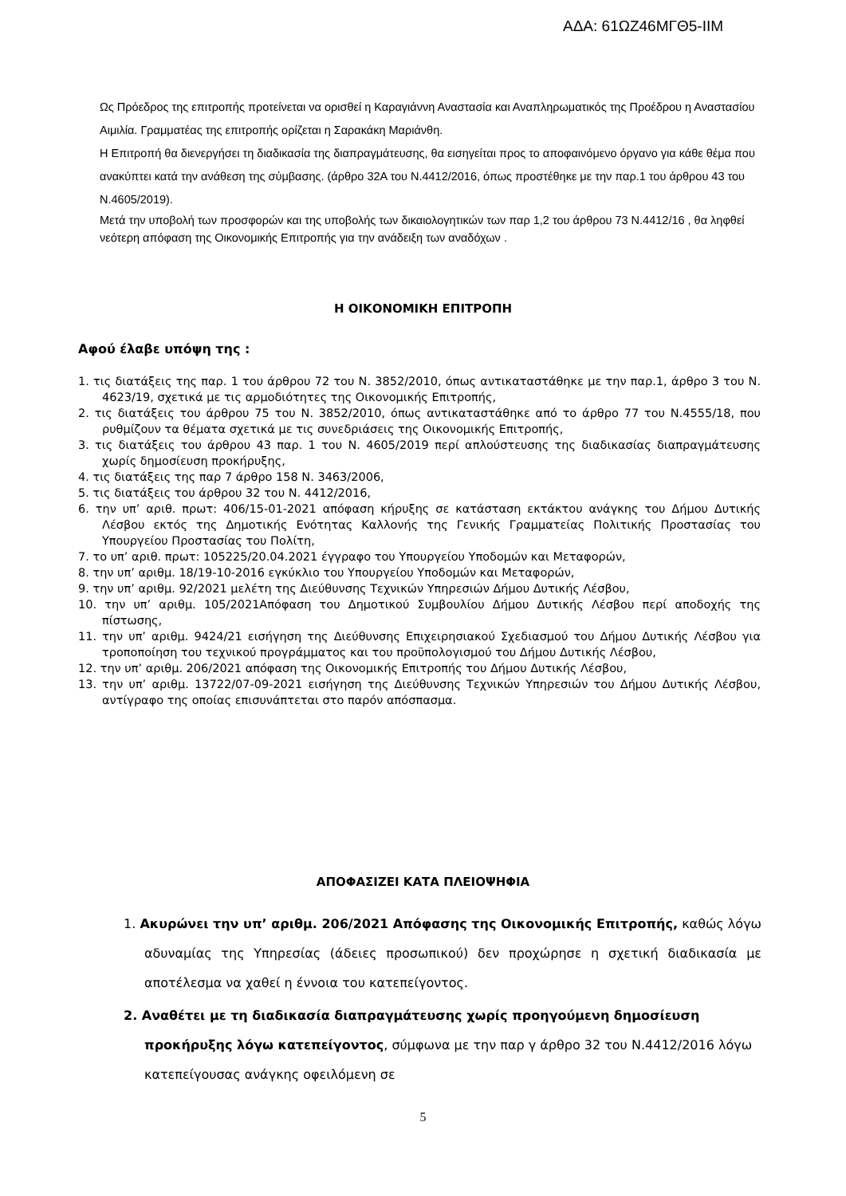ΑΔΑ: 61ΩΖ46ΜΓΘ5-ΙΙΜ
Ως Πρόεδρος της επιτροπής προτείνεται να ορισθεί η Καραγιάννη Αναστασία και Αναπληρωματικός της Προέδρου η Αναστασίου Αιμιλία. Γραμματέας της επιτροπής ορίζεται η Σαρακάκη Μαριάνθη.
Η Επιτροπή θα διενεργήσει τη διαδικασία της διαπραγμάτευσης, θα εισηγείται προς το αποφαινόμενο όργανο για κάθε θέμα που ανακύπτει κατά την ανάθεση της σύμβασης. (άρθρο 32Α του Ν.4412/2016, όπως προστέθηκε με την παρ.1 του άρθρου 43 του Ν.4605/2019).
Μετά την υποβολή των προσφορών και της υποβολής των δικαιολογητικών των παρ 1,2 του άρθρου 73 Ν.4412/16 , θα ληφθεί νεότερη απόφαση της Οικονομικής Επιτροπής για την ανάδειξη των αναδόχων .
Η ΟΙΚΟΝΟΜΙΚΗ ΕΠΙΤΡΟΠΗ
Αφού έλαβε υπόψη της :
1. τις διατάξεις της παρ. 1 του άρθρου 72 του Ν. 3852/2010, όπως αντικαταστάθηκε με την παρ.1, άρθρο 3 του Ν. 4623/19, σχετικά με τις αρμοδιότητες της Οικονομικής Επιτροπής,
2. τις διατάξεις του άρθρου 75 του Ν. 3852/2010, όπως αντικαταστάθηκε από το άρθρο 77 του Ν.4555/18, που ρυθμίζουν τα θέματα σχετικά με τις συνεδριάσεις της Οικονομικής Επιτροπής,
3. τις διατάξεις του άρθρου 43 παρ. 1 του Ν. 4605/2019 περί απλούστευσης της διαδικασίας διαπραγμάτευσης χωρίς δημοσίευση προκήρυξης,
4. τις διατάξεις της παρ 7 άρθρο 158 Ν. 3463/2006,
5. τις διατάξεις του άρθρου 32 του Ν. 4412/2016,
6. την υπ’ αριθ. πρωτ: 406/15-01-2021 απόφαση κήρυξης σε κατάσταση εκτάκτου ανάγκης του Δήμου Δυτικής Λέσβου εκτός της Δημοτικής Ενότητας Καλλονής της Γενικής Γραμματείας Πολιτικής Προστασίας του Υπουργείου Προστασίας του Πολίτη,
7. το υπ’ αριθ. πρωτ: 105225/20.04.2021 έγγραφο του Υπουργείου Υποδομών και Μεταφορών,
8. την υπ’ αριθμ. 18/19-10-2016 εγκύκλιο του Υπουργείου Υποδομών και Μεταφορών,
9. την υπ’ αριθμ. 92/2021 μελέτη της Διεύθυνσης Τεχνικών Υπηρεσιών Δήμου Δυτικής Λέσβου,
10. την υπ’ αριθμ. 105/2021Απόφαση του Δημοτικού Συμβουλίου Δήμου Δυτικής Λέσβου περί αποδοχής της πίστωσης,
11. την υπ’ αριθμ. 9424/21 εισήγηση της Διεύθυνσης Επιχειρησιακού Σχεδιασμού του Δήμου Δυτικής Λέσβου για τροποποίηση του τεχνικού προγράμματος και του προϋπολογισμού του Δήμου Δυτικής Λέσβου,
12. την υπ’ αριθμ. 206/2021 απόφαση της Οικονομικής Επιτροπής του Δήμου Δυτικής Λέσβου,
13. την υπ’ αριθμ. 13722/07-09-2021 εισήγηση της Διεύθυνσης Τεχνικών Υπηρεσιών του Δήμου Δυτικής Λέσβου, αντίγραφο της οποίας επισυνάπτεται στο παρόν απόσπασμα.
ΑΠΟΦΑΣΙΖΕΙ ΚΑΤΑ ΠΛΕΙΟΨΗΦΙΑ
1. Ακυρώνει την υπ’ αριθμ. 206/2021 Απόφασης της Οικονομικής Επιτροπής, καθώς λόγω αδυναμίας της Υπηρεσίας (άδειες προσωπικού) δεν προχώρησε η σχετική διαδικασία με αποτέλεσμα να χαθεί η έννοια του κατεπείγοντος.
2. Αναθέτει με τη διαδικασία διαπραγμάτευσης χωρίς προηγούμενη δημοσίευση προκήρυξης λόγω κατεπείγοντος, σύμφωνα με την παρ γ άρθρο 32 του Ν.4412/2016 λόγω κατεπείγουσας ανάγκης οφειλόμενη σε
5